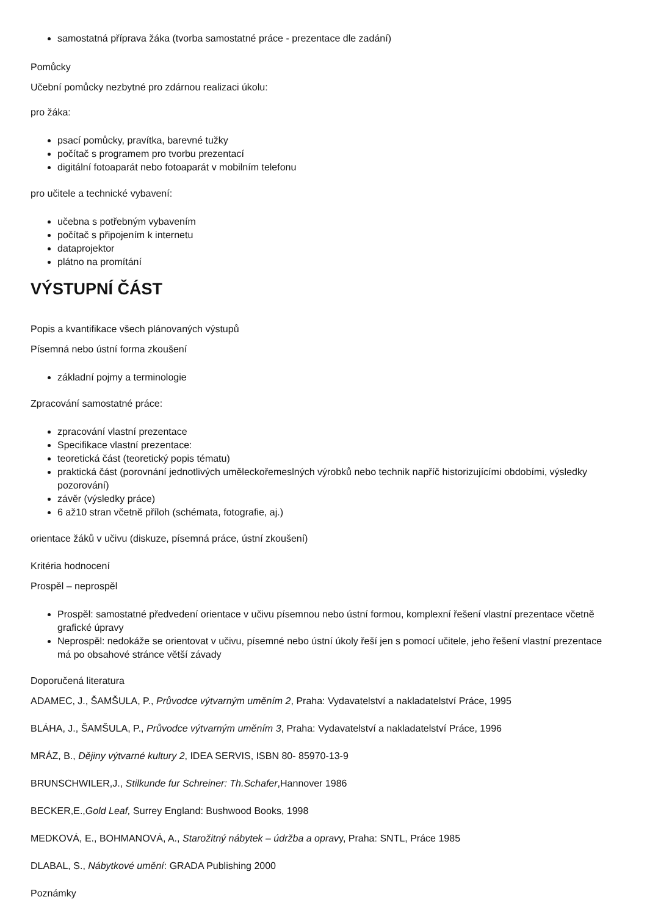samostatná příprava žáka (tvorba samostatné práce - prezentace dle zadání)
Pomůcky
Učební pomůcky nezbytné pro zdárnou realizaci úkolu:
pro žáka:
psací pomůcky, pravítka, barevné tužky
počítač s programem pro tvorbu prezentací
digitální fotoaparát nebo fotoaparát v mobilním telefonu
pro učitele a technické vybavení:
učebna s potřebným vybavením
počítač s připojením k internetu
dataprojektor
plátno na promítání
VÝSTUPNÍ ČÁST
Popis a kvantifikace všech plánovaných výstupů
Písemná nebo ústní forma zkoušení
základní pojmy a terminologie
Zpracování samostatné práce:
zpracování vlastní prezentace
Specifikace vlastní prezentace:
teoretická část (teoretický popis tématu)
praktická část (porovnání jednotlivých uměleckořemeslných výrobků nebo technik napříč historizujícími obdobími, výsledky pozorování)
závěr (výsledky práce)
6 až10 stran včetně příloh (schémata, fotografie, aj.)
orientace žáků v učivu (diskuze, písemná práce, ústní zkoušení)
Kritéria hodnocení
Prospěl – neprospěl
Prospěl: samostatné předvedení orientace v učivu písemnou nebo ústní formou, komplexní řešení vlastní prezentace včetně grafické úpravy
Neprospěl: nedokáže se orientovat v učivu, písemné nebo ústní úkoly řeší jen s pomocí učitele, jeho řešení vlastní prezentace má po obsahové stránce větší závady
Doporučená literatura
ADAMEC, J., ŠAMŠULA, P., Průvodce výtvarným uměním 2, Praha: Vydavatelství a nakladatelství Práce, 1995
BLÁHA, J., ŠAMŠULA, P., Průvodce výtvarným uměním 3, Praha: Vydavatelství a nakladatelství Práce, 1996
MRÁZ, B., Dějiny výtvarné kultury 2, IDEA SERVIS, ISBN 80- 85970-13-9
BRUNSCHWILER,J., Stilkunde fur Schreiner: Th.Schafer,Hannover 1986
BECKER,E.,Gold Leaf, Surrey England: Bushwood Books, 1998
MEDKOVÁ, E., BOHMANOVÁ, A., Starožitný nábytek – údržba a opravy, Praha: SNTL, Práce 1985
DLABAL, S., Nábytkové umění: GRADA Publishing 2000
Poznámky